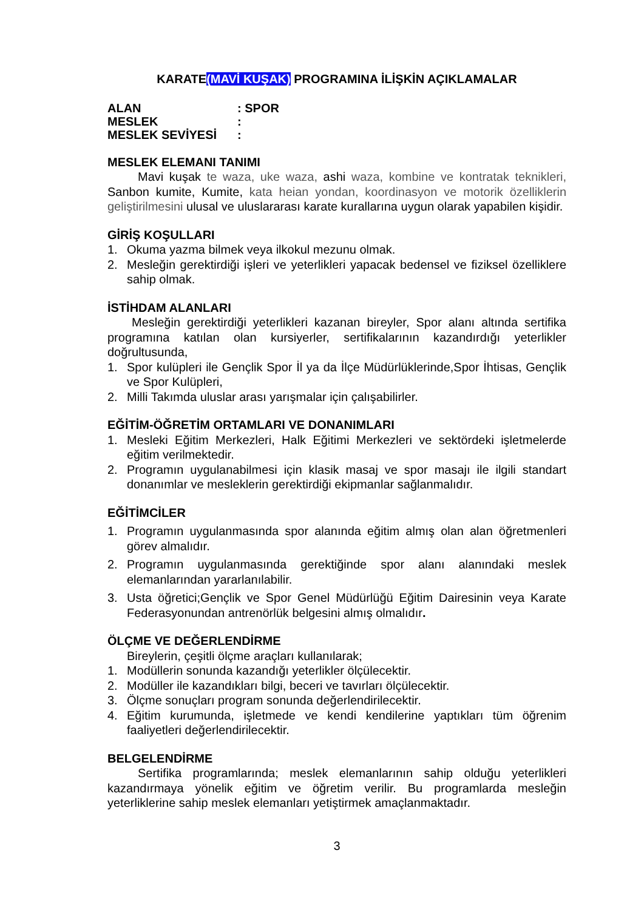KARATE(MAVİ KUŞAK) PROGRAMINA İLİŞKİN AÇIKLAMALAR
| ALAN | : SPOR |
| MESLEK | : |
| MESLEK SEVİYESİ | : |
MESLEK ELEMANI TANIMI
Mavi kuşak te waza, uke waza, ashi waza, kombine ve kontratak teknikleri, Sanbon kumite, Kumite, kata heian yondan, koordinasyon ve motorik özelliklerin geliştirilmesini ulusal ve uluslararası karate kurallarına uygun olarak yapabilen kişidir.
GİRİŞ KOŞULLARI
1. Okuma yazma bilmek veya ilkokul mezunu olmak.
2. Mesleğin gerektirdiği işleri ve yeterlikleri yapacak bedensel ve fiziksel özelliklere sahip olmak.
İSTİHDAM ALANLARI
Mesleğin gerektirdiği yeterlikleri kazanan bireyler, Spor alanı altında sertifika programına katılan olan kursiyerler, sertifikalarının kazandırdığı yeterlikler doğrultusunda,
1. Spor kulüpleri ile Gençlik Spor İl ya da İlçe Müdürlüklerinde,Spor İhtisas, Gençlik ve Spor Kulüpleri,
2. Milli Takımda uluslar arası yarışmalar için çalışabilirler.
EĞİTİM-ÖĞRETİM ORTAMLARI VE DONANIMLARI
1. Mesleki Eğitim Merkezleri, Halk Eğitimi Merkezleri ve sektördeki işletmelerde eğitim verilmektedir.
2. Programın uygulanabilmesi için klasik masaj ve spor masajı ile ilgili standart donanımlar ve mesleklerin gerektirdiği ekipmanlar sağlanmalıdır.
EĞİTİMCİLER
1. Programın uygulanmasında spor alanında eğitim almış olan alan öğretmenleri görev almalıdır.
2. Programın uygulanmasında gerektiğinde spor alanı alanındaki meslek elemanlarından yararlanılabilir.
3. Usta öğretici;Gençlik ve Spor Genel Müdürlüğü Eğitim Dairesinin veya Karate Federasyonundan antrenörlük belgesini almış olmalıdır.
ÖLÇME VE DEĞERLENDİRME
Bireylerin, çeşitli ölçme araçları kullanılarak;
1. Modüllerin sonunda kazandığı yeterlikler ölçülecektir.
2. Modüller ile kazandıkları bilgi, beceri ve tavırları ölçülecektir.
3. Ölçme sonuçları program sonunda değerlendirilecektir.
4. Eğitim kurumunda, işletmede ve kendi kendilerine yaptıkları tüm öğrenim faaliyetleri değerlendirilecektir.
BELGELENDİRME
Sertifika programlarında; meslek elemanlarının sahip olduğu yeterlikleri kazandırmaya yönelik eğitim ve öğretim verilir. Bu programlarda mesleğin yeterliklerine sahip meslek elemanları yetiştirmek amaçlanmaktadır.
3